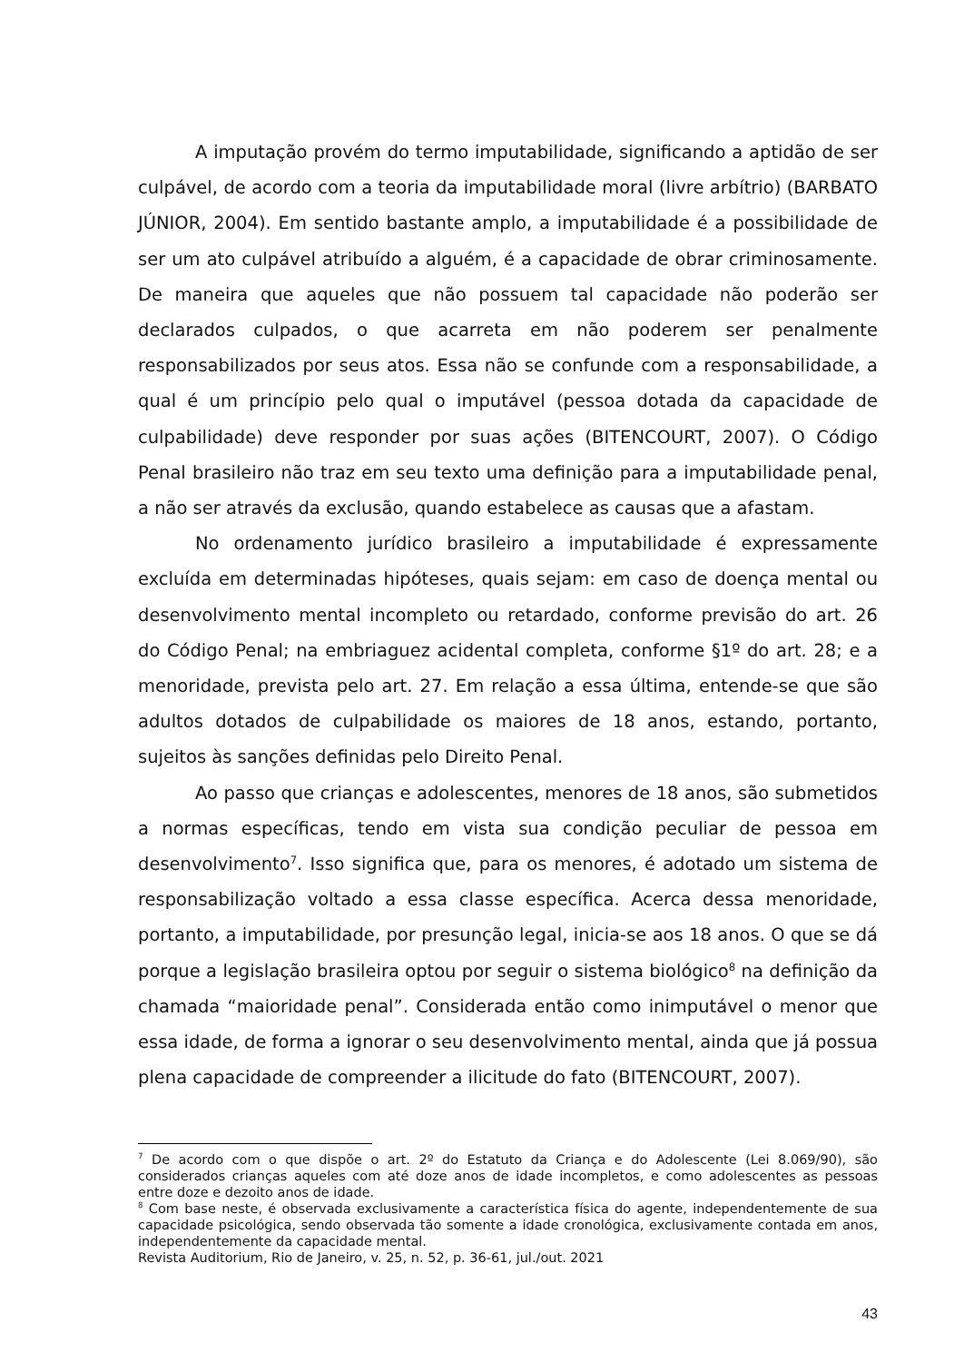A imputação provém do termo imputabilidade, significando a aptidão de ser culpável, de acordo com a teoria da imputabilidade moral (livre arbítrio) (BARBATO JÚNIOR, 2004). Em sentido bastante amplo, a imputabilidade é a possibilidade de ser um ato culpável atribuído a alguém, é a capacidade de obrar criminosamente. De maneira que aqueles que não possuem tal capacidade não poderão ser declarados culpados, o que acarreta em não poderem ser penalmente responsabilizados por seus atos. Essa não se confunde com a responsabilidade, a qual é um princípio pelo qual o imputável (pessoa dotada da capacidade de culpabilidade) deve responder por suas ações (BITENCOURT, 2007). O Código Penal brasileiro não traz em seu texto uma definição para a imputabilidade penal, a não ser através da exclusão, quando estabelece as causas que a afastam.
No ordenamento jurídico brasileiro a imputabilidade é expressamente excluída em determinadas hipóteses, quais sejam: em caso de doença mental ou desenvolvimento mental incompleto ou retardado, conforme previsão do art. 26 do Código Penal; na embriaguez acidental completa, conforme §1º do art. 28; e a menoridade, prevista pelo art. 27. Em relação a essa última, entende-se que são adultos dotados de culpabilidade os maiores de 18 anos, estando, portanto, sujeitos às sanções definidas pelo Direito Penal.
Ao passo que crianças e adolescentes, menores de 18 anos, são submetidos a normas específicas, tendo em vista sua condição peculiar de pessoa em desenvolvimento<sup>7</sup>. Isso significa que, para os menores, é adotado um sistema de responsabilização voltado a essa classe específica. Acerca dessa menoridade, portanto, a imputabilidade, por presunção legal, inicia-se aos 18 anos. O que se dá porque a legislação brasileira optou por seguir o sistema biológico<sup>8</sup> na definição da chamada “maioridade penal”. Considerada então como inimputável o menor que essa idade, de forma a ignorar o seu desenvolvimento mental, ainda que já possua plena capacidade de compreender a ilicitude do fato (BITENCOURT, 2007).
<sup>7</sup> De acordo com o que dispõe o art. 2º do Estatuto da Criança e do Adolescente (Lei 8.069/90), são considerados crianças aqueles com até doze anos de idade incompletos, e como adolescentes as pessoas entre doze e dezoito anos de idade.
<sup>8</sup> Com base neste, é observada exclusivamente a característica física do agente, independentemente de sua capacidade psicológica, sendo observada tão somente a idade cronológica, exclusivamente contada em anos, independentemente da capacidade mental.
Revista Auditorium, Rio de Janeiro, v. 25, n. 52, p. 36-61, jul./out. 2021
43